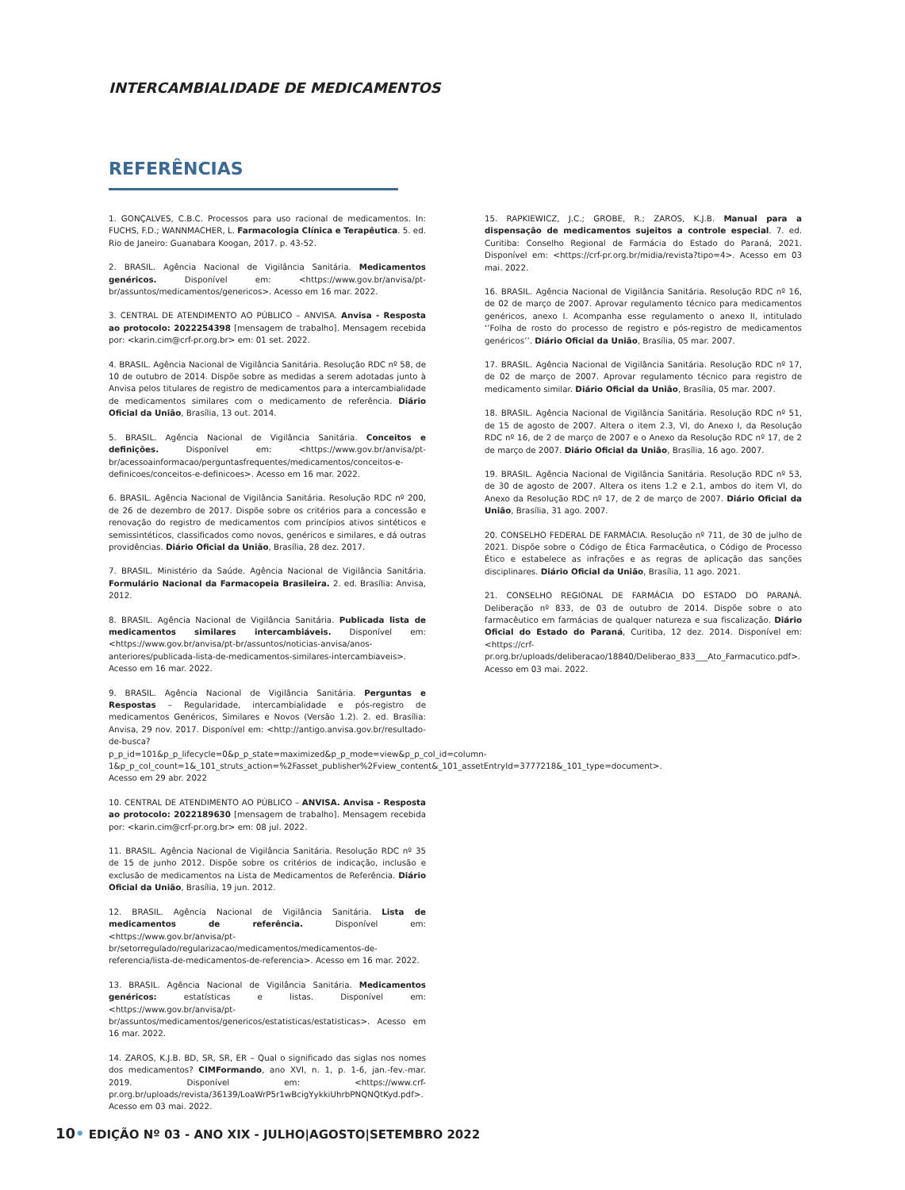INTERCAMBIALIDADE DE MEDICAMENTOS
REFERÊNCIAS
1. GONÇALVES, C.B.C. Processos para uso racional de medicamentos. In: FUCHS, F.D.; WANNMACHER, L. Farmacologia Clínica e Terapêutica. 5. ed. Rio de Janeiro: Guanabara Koogan, 2017. p. 43-52.
2. BRASIL. Agência Nacional de Vigilância Sanitária. Medicamentos genéricos. Disponível em: <https://www.gov.br/anvisa/pt-br/assuntos/medicamentos/genericos>. Acesso em 16 mar. 2022.
3. CENTRAL DE ATENDIMENTO AO PÚBLICO – ANVISA. Anvisa - Resposta ao protocolo: 2022254398 [mensagem de trabalho]. Mensagem recebida por: <karin.cim@crf-pr.org.br> em: 01 set. 2022.
4. BRASIL. Agência Nacional de Vigilância Sanitária. Resolução RDC nº 58, de 10 de outubro de 2014. Dispõe sobre as medidas a serem adotadas junto à Anvisa pelos titulares de registro de medicamentos para a intercambialidade de medicamentos similares com o medicamento de referência. Diário Oficial da União, Brasília, 13 out. 2014.
5. BRASIL. Agência Nacional de Vigilância Sanitária. Conceitos e definições. Disponível em: <https://www.gov.br/anvisa/pt-br/acessoainformacao/perguntasfrequentes/medicamentos/conceitos-e-definicoes/conceitos-e-definicoes>. Acesso em 16 mar. 2022.
6. BRASIL. Agência Nacional de Vigilância Sanitária. Resolução RDC nº 200, de 26 de dezembro de 2017. Dispõe sobre os critérios para a concessão e renovação do registro de medicamentos com princípios ativos sintéticos e semissintéticos, classificados como novos, genéricos e similares, e dá outras providências. Diário Oficial da União, Brasília, 28 dez. 2017.
7. BRASIL. Ministério da Saúde. Agência Nacional de Vigilância Sanitária. Formulário Nacional da Farmacopeia Brasileira. 2. ed. Brasília: Anvisa, 2012.
8. BRASIL. Agência Nacional de Vigilância Sanitária. Publicada lista de medicamentos similares intercambiáveis. Disponível em: <https://www.gov.br/anvisa/pt-br/assuntos/noticias-anvisa/anos-anteriores/publicada-lista-de-medicamentos-similares-intercambiaveis>. Acesso em 16 mar. 2022.
9. BRASIL. Agência Nacional de Vigilância Sanitária. Perguntas e Respostas – Regularidade, intercambialidade e pós-registro de medicamentos Genéricos, Similares e Novos (Versão 1.2). 2. ed. Brasília: Anvisa, 29 nov. 2017. Disponível em: <http://antigo.anvisa.gov.br/resultado-de-busca?p_p_id=101&p_p_lifecycle=0&p_p_state=maximized&p_p_mode=view&p_p_col_id=column-1&p_p_col_count=1&_101_struts_action=%2Fasset_publisher%2Fview_content&_101_assetEntryId=3777218&_101_type=document>. Acesso em 29 abr. 2022
10. CENTRAL DE ATENDIMENTO AO PÚBLICO – ANVISA. Anvisa - Resposta ao protocolo: 2022189630 [mensagem de trabalho]. Mensagem recebida por: <karin.cim@crf-pr.org.br> em: 08 jul. 2022.
11. BRASIL. Agência Nacional de Vigilância Sanitária. Resolução RDC nº 35 de 15 de junho 2012. Dispõe sobre os critérios de indicação, inclusão e exclusão de medicamentos na Lista de Medicamentos de Referência. Diário Oficial da União, Brasília, 19 jun. 2012.
12. BRASIL. Agência Nacional de Vigilância Sanitária. Lista de medicamentos de referência. Disponível em: <https://www.gov.br/anvisa/pt-br/setorregulado/regularizacao/medicamentos/medicamentos-de-referencia/lista-de-medicamentos-de-referencia>. Acesso em 16 mar. 2022.
13. BRASIL. Agência Nacional de Vigilância Sanitária. Medicamentos genéricos: estatísticas e listas. Disponível em: <https://www.gov.br/anvisa/pt-br/assuntos/medicamentos/genericos/estatisticas/estatisticas>. Acesso em 16 mar. 2022.
14. ZAROS, K.J.B. BD, SR, SR, ER – Qual o significado das siglas nos nomes dos medicamentos? CIMFormando, ano XVI, n. 1, p. 1-6, jan.-fev.-mar. 2019. Disponível em: <https://www.crf-pr.org.br/uploads/revista/36139/LoaWrP5r1wBcigYykkiUhrbPNQNQtKyd.pdf>. Acesso em 03 mai. 2022.
15. RAPKIEWICZ, J.C.; GROBE, R.; ZAROS, K.J.B. Manual para a dispensação de medicamentos sujeitos a controle especial. 7. ed. Curitiba: Conselho Regional de Farmácia do Estado do Paraná, 2021. Disponível em: <https://crf-pr.org.br/midia/revista?tipo=4>. Acesso em 03 mai. 2022.
16. BRASIL. Agência Nacional de Vigilância Sanitária. Resolução RDC nº 16, de 02 de março de 2007. Aprovar regulamento técnico para medicamentos genéricos, anexo I. Acompanha esse regulamento o anexo II, intitulado ‘’Folha de rosto do processo de registro e pós-registro de medicamentos genéricos’’. Diário Oficial da União, Brasília, 05 mar. 2007.
17. BRASIL. Agência Nacional de Vigilância Sanitária. Resolução RDC nº 17, de 02 de março de 2007. Aprovar regulamento técnico para registro de medicamento similar. Diário Oficial da União, Brasília, 05 mar. 2007.
18. BRASIL. Agência Nacional de Vigilância Sanitária. Resolução RDC nº 51, de 15 de agosto de 2007. Altera o item 2.3, VI, do Anexo I, da Resolução RDC nº 16, de 2 de março de 2007 e o Anexo da Resolução RDC nº 17, de 2 de março de 2007. Diário Oficial da União, Brasília, 16 ago. 2007.
19. BRASIL. Agência Nacional de Vigilância Sanitária. Resolução RDC nº 53, de 30 de agosto de 2007. Altera os itens 1.2 e 2.1, ambos do item VI, do Anexo da Resolução RDC nº 17, de 2 de março de 2007. Diário Oficial da União, Brasília, 31 ago. 2007.
20. CONSELHO FEDERAL DE FARMÁCIA. Resolução nº 711, de 30 de julho de 2021. Dispõe sobre o Código de Ética Farmacêutica, o Código de Processo Ético e estabelece as infrações e as regras de aplicação das sanções disciplinares. Diário Oficial da União, Brasília, 11 ago. 2021.
21. CONSELHO REGIONAL DE FARMÁCIA DO ESTADO DO PARANÁ. Deliberação nº 833, de 03 de outubro de 2014. Dispõe sobre o ato farmacêutico em farmácias de qualquer natureza e sua fiscalização. Diário Oficial do Estado do Paraná, Curitiba, 12 dez. 2014. Disponível em: <https://crf-pr.org.br/uploads/deliberacao/18840/Deliberao_833___Ato_Farmacutico.pdf>. Acesso em 03 mai. 2022.
10• EDIÇÃO Nº 03 - ANO XIX - JULHO|AGOSTO|SETEMBRO 2022